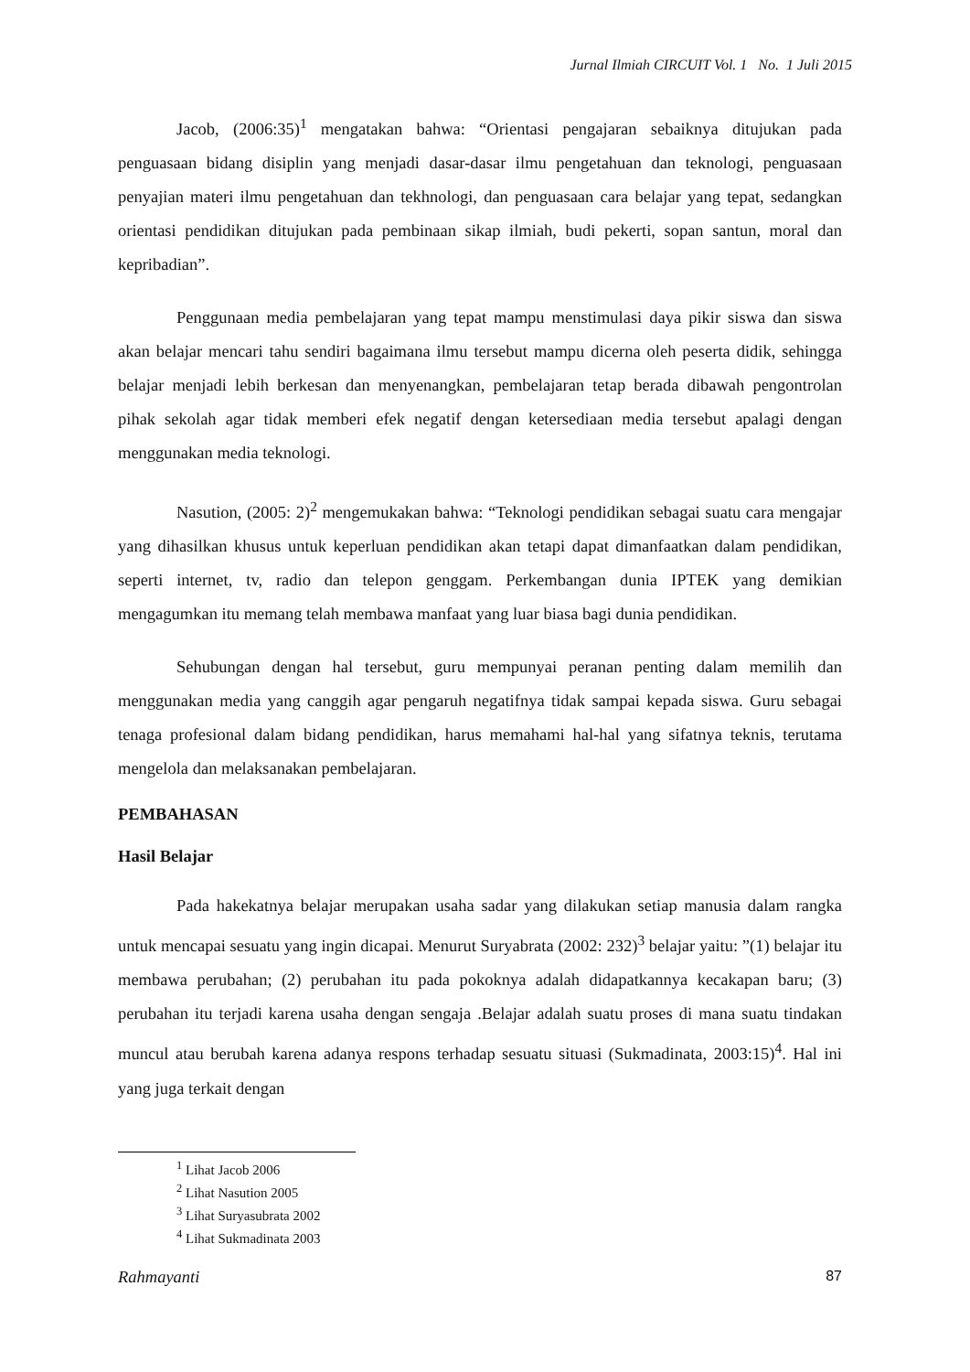Jurnal Ilmiah CIRCUIT Vol. 1 No. 1 Juli 2015
Jacob, (2006:35)<sup>1</sup> mengatakan bahwa: “Orientasi pengajaran sebaiknya ditujukan pada penguasaan bidang disiplin yang menjadi dasar-dasar ilmu pengetahuan dan teknologi, penguasaan penyajian materi ilmu pengetahuan dan tekhnologi, dan penguasaan cara belajar yang tepat, sedangkan orientasi pendidikan ditujukan pada pembinaan sikap ilmiah, budi pekerti, sopan santun, moral dan kepribadian”.
Penggunaan media pembelajaran yang tepat mampu menstimulasi daya pikir siswa dan siswa akan belajar mencari tahu sendiri bagaimana ilmu tersebut mampu dicerna oleh peserta didik, sehingga belajar menjadi lebih berkesan dan menyenangkan, pembelajaran tetap berada dibawah pengontrolan pihak sekolah agar tidak memberi efek negatif dengan ketersediaan media tersebut apalagi dengan menggunakan media teknologi.
Nasution, (2005: 2)<sup>2</sup> mengemukakan bahwa: “Teknologi pendidikan sebagai suatu cara mengajar yang dihasilkan khusus untuk keperluan pendidikan akan tetapi dapat dimanfaatkan dalam pendidikan, seperti internet, tv, radio dan telepon genggam. Perkembangan dunia IPTEK yang demikian mengagumkan itu memang telah membawa manfaat yang luar biasa bagi dunia pendidikan.
Sehubungan dengan hal tersebut, guru mempunyai peranan penting dalam memilih dan menggunakan media yang canggih agar pengaruh negatifnya tidak sampai kepada siswa. Guru sebagai tenaga profesional dalam bidang pendidikan, harus memahami hal-hal yang sifatnya teknis, terutama mengelola dan melaksanakan pembelajaran.
PEMBAHASAN
Hasil Belajar
Pada hakekatnya belajar merupakan usaha sadar yang dilakukan setiap manusia dalam rangka untuk mencapai sesuatu yang ingin dicapai. Menurut Suryabrata (2002: 232)<sup>3</sup> belajar yaitu: ”(1) belajar itu membawa perubahan; (2) perubahan itu pada pokoknya adalah didapatkannya kecakapan baru; (3) perubahan itu terjadi karena usaha dengan sengaja .Belajar adalah suatu proses di mana suatu tindakan muncul atau berubah karena adanya respons terhadap sesuatu situasi (Sukmadinata, 2003:15)<sup>4</sup>. Hal ini yang juga terkait dengan
<sup>1</sup> Lihat Jacob 2006
<sup>2</sup> Lihat Nasution 2005
<sup>3</sup> Lihat Suryasubrata 2002
<sup>4</sup> Lihat Sukmadinata 2003
Rahmayanti 87